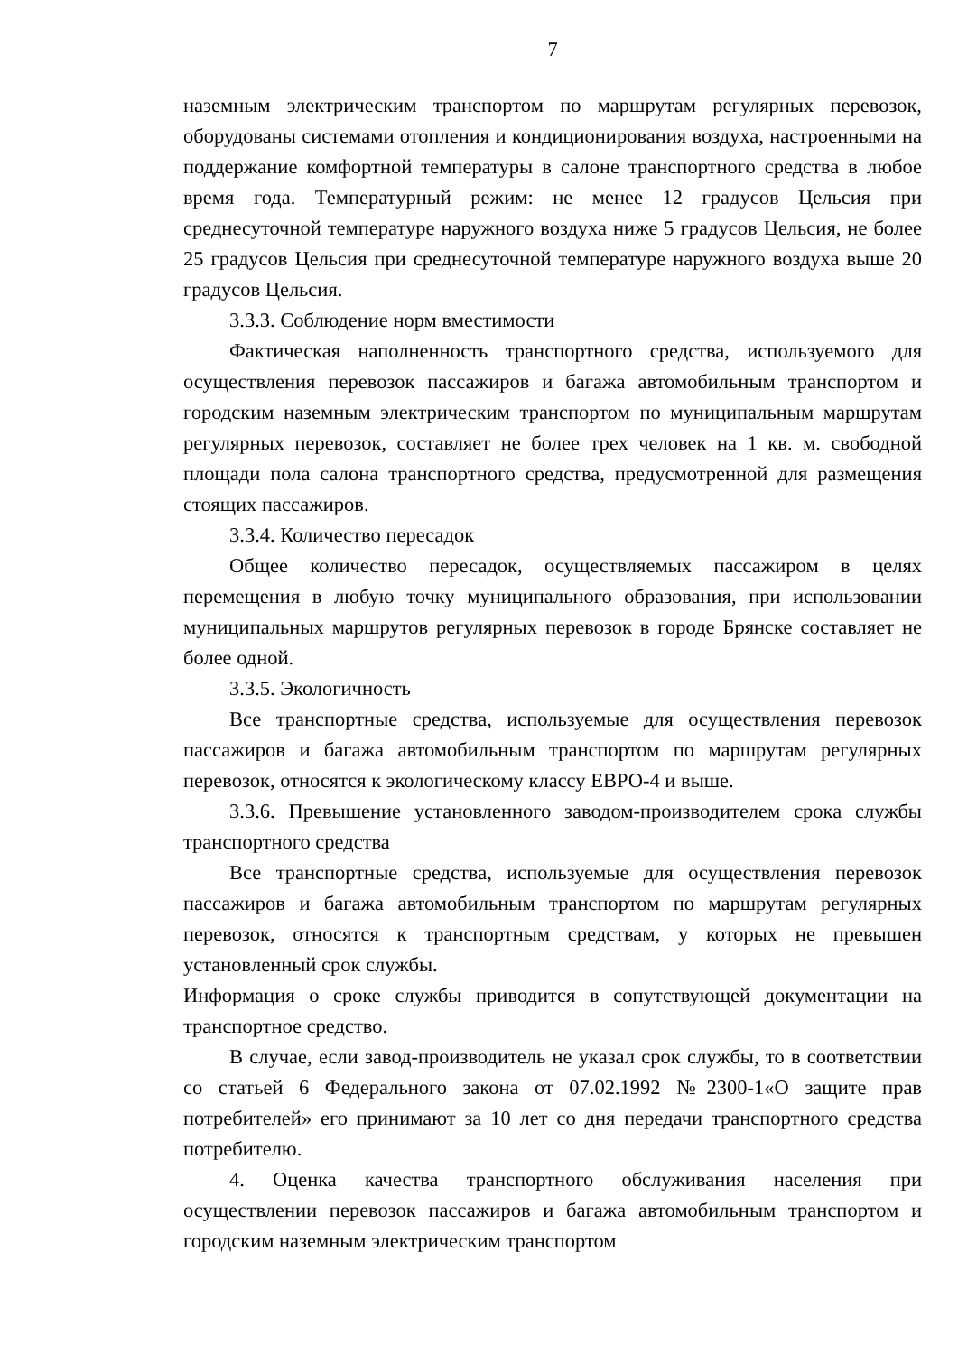7
наземным электрическим транспортом по маршрутам регулярных перевозок, оборудованы системами отопления и кондиционирования воздуха, настроенными на поддержание комфортной температуры в салоне транспортного средства в любое время года. Температурный режим: не менее 12 градусов Цельсия при среднесуточной температуре наружного воздуха ниже 5 градусов Цельсия, не более 25 градусов Цельсия при среднесуточной температуре наружного воздуха выше 20 градусов Цельсия.
3.3.3. Соблюдение норм вместимости
Фактическая наполненность транспортного средства, используемого для осуществления перевозок пассажиров и багажа автомобильным транспортом и городским наземным электрическим транспортом по муниципальным маршрутам регулярных перевозок, составляет не более трех человек на 1 кв. м. свободной площади пола салона транспортного средства, предусмотренной для размещения стоящих пассажиров.
3.3.4. Количество пересадок
Общее количество пересадок, осуществляемых пассажиром в целях перемещения в любую точку муниципального образования, при использовании муниципальных маршрутов регулярных перевозок в городе Брянске составляет не более одной.
3.3.5. Экологичность
Все транспортные средства, используемые для осуществления перевозок пассажиров и багажа автомобильным транспортом по маршрутам регулярных перевозок, относятся к экологическому классу ЕВРО-4 и выше.
3.3.6. Превышение установленного заводом-производителем срока службы транспортного средства
Все транспортные средства, используемые для осуществления перевозок пассажиров и багажа автомобильным транспортом по маршрутам регулярных перевозок, относятся к транспортным средствам, у которых не превышен установленный срок службы.
Информация о сроке службы приводится в сопутствующей документации на транспортное средство.
В случае, если завод-производитель не указал срок службы, то в соответствии со статьей 6 Федерального закона от 07.02.1992 №2300-1«О защите прав потребителей» его принимают за 10 лет со дня передачи транспортного средства потребителю.
4. Оценка качества транспортного обслуживания населения при осуществлении перевозок пассажиров и багажа автомобильным транспортом и городским наземным электрическим транспортом